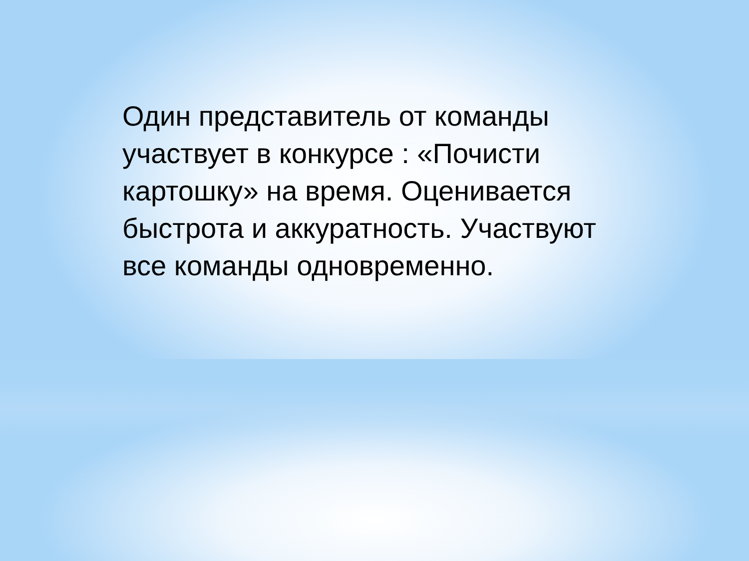Один представитель от команды участвует в конкурсе : «Почисти картошку» на время. Оценивается быстрота и аккуратность. Участвуют все команды одновременно.